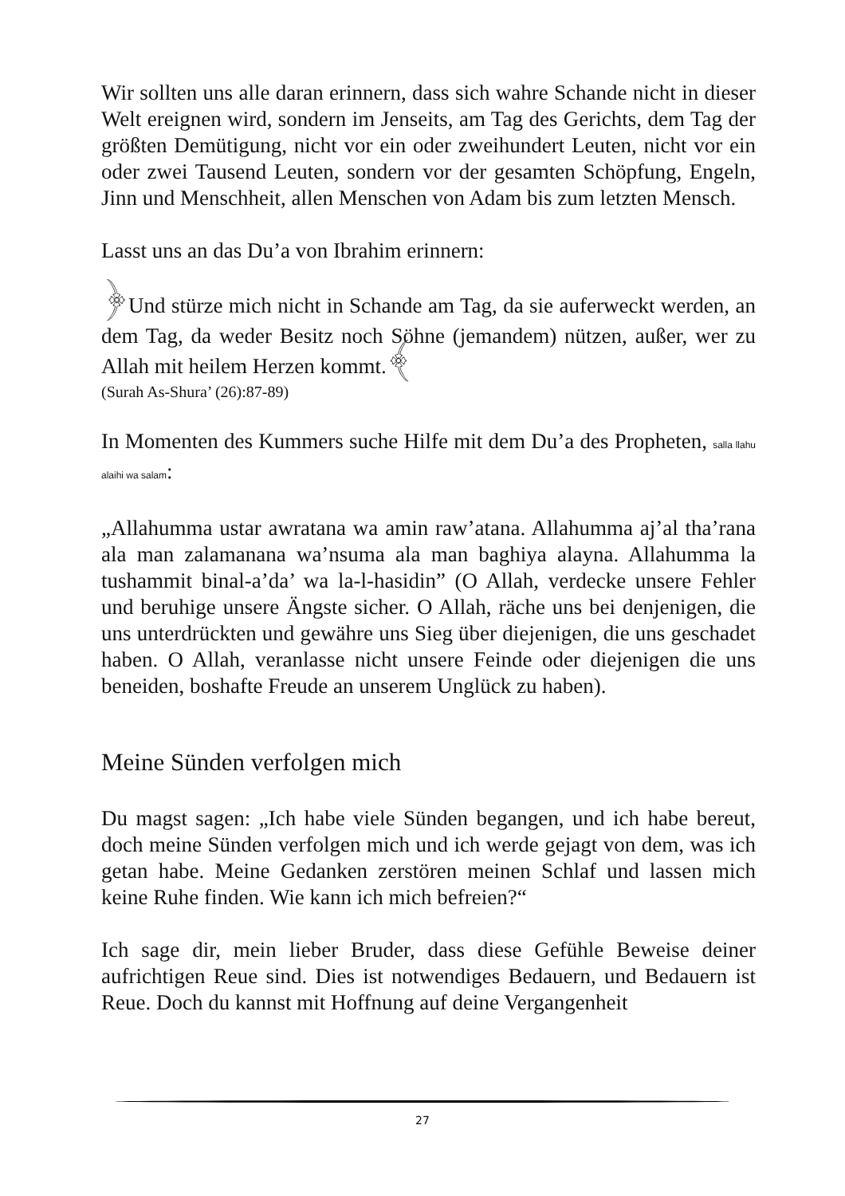Wir sollten uns alle daran erinnern, dass sich wahre Schande nicht in dieser Welt ereignen wird, sondern im Jenseits, am Tag des Gerichts, dem Tag der größten Demütigung, nicht vor ein oder zweihundert Leuten, nicht vor ein oder zwei Tausend Leuten, sondern vor der gesamten Schöpfung, Engeln, Jinn und Menschheit, allen Menschen von Adam bis zum letzten Mensch.
Lasst uns an das Du’a von Ibrahim erinnern:
﴿Und stürze mich nicht in Schande am Tag, da sie auferweckt werden, an dem Tag, da weder Besitz noch Söhne (jemandem) nützen, außer, wer zu Allah mit heilem Herzen kommt.﴾
(Surah As-Shura’ (26):87-89)
In Momenten des Kummers suche Hilfe mit dem Du’a des Propheten, salla llahu alaihi wa salam:
„Allahumma ustar awratana wa amin raw’atana. Allahumma aj’al tha’rana ala man zalamanana wa’nsuma ala man baghiya alayna. Allahumma la tushammit binal-a’da’ wa la-l-hasidin” (O Allah, verdecke unsere Fehler und beruhige unsere Ängste sicher. O Allah, räche uns bei denjenigen, die uns unterdrückten und gewähre uns Sieg über diejenigen, die uns geschadet haben. O Allah, veranlasse nicht unsere Feinde oder diejenigen die uns beneiden, boshafte Freude an unserem Unglück zu haben).
Meine Sünden verfolgen mich
Du magst sagen: „Ich habe viele Sünden begangen, und ich habe bereut, doch meine Sünden verfolgen mich und ich werde gejagt von dem, was ich getan habe. Meine Gedanken zerstören meinen Schlaf und lassen mich keine Ruhe finden. Wie kann ich mich befreien?“
Ich sage dir, mein lieber Bruder, dass diese Gefühle Beweise deiner aufrichtigen Reue sind. Dies ist notwendiges Bedauern, und Bedauern ist Reue. Doch du kannst mit Hoffnung auf deine Vergangenheit
27